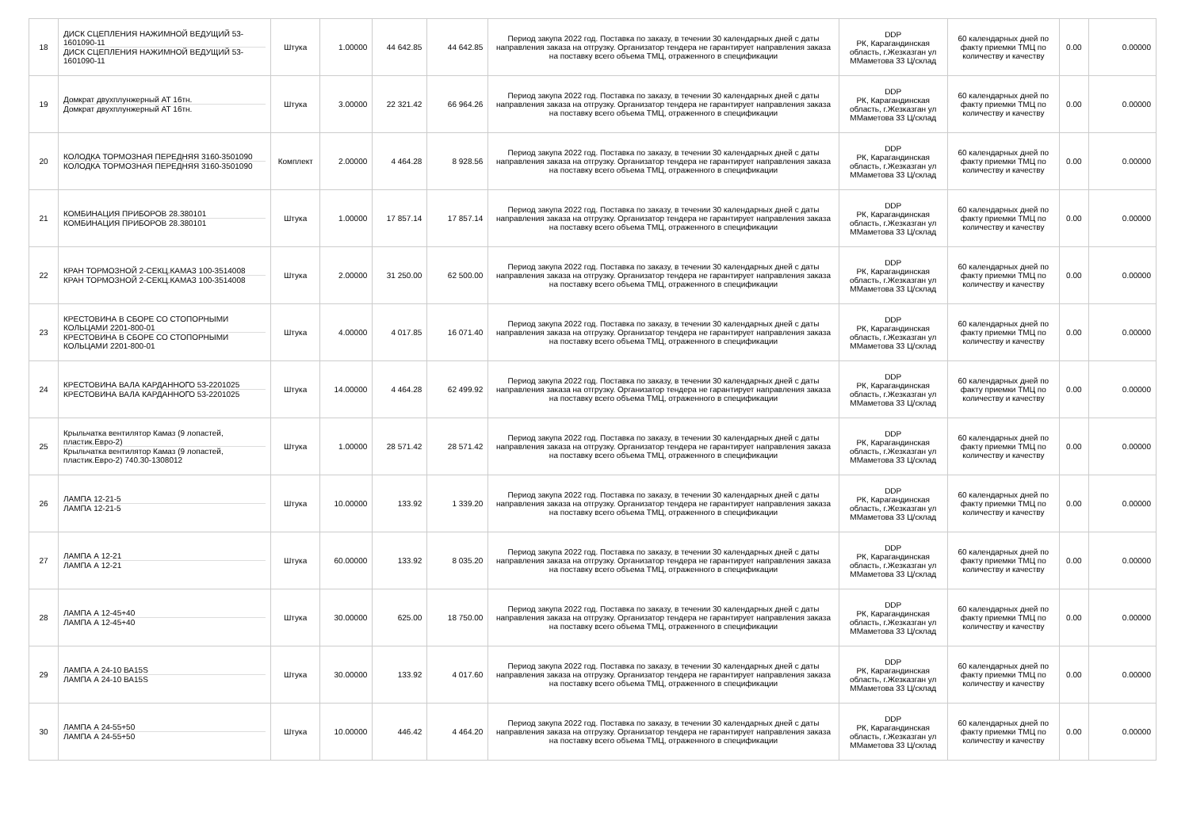| 18 | ДИСК СЦЕПЛЕНИЯ НАЖИМНОЙ ВЕДУЩИЙ 53-1601090-11 ДИСК СЦЕПЛЕНИЯ НАЖИМНОЙ ВЕДУЩИЙ 53-1601090-11 | Штука | 1.00000 | 44 642.85 | 44 642.85 | Период закупа 2022 год. Поставка по заказу, в течении 30 календарных дней с даты направления заказа на отгрузку. Организатор тендера не гарантирует направления заказа на поставку всего объема ТМЦ, отраженного в спецификации | DDP РК, Карагандинская область, г.Жезказган ул ММаметова 33 Ц/склад | 60 календарных дней по факту приемки ТМЦ по количеству и качеству | 0.00 | 0.00000 |
| 19 | Домкрат двухплунжерный АТ 16тн. Домкрат двухплунжерный АТ 16тн. | Штука | 3.00000 | 22 321.42 | 66 964.26 | Период закупа 2022 год. Поставка по заказу, в течении 30 календарных дней с даты направления заказа на отгрузку. Организатор тендера не гарантирует направления заказа на поставку всего объема ТМЦ, отраженного в спецификации | DDP РК, Карагандинская область, г.Жезказган ул ММаметова 33 Ц/склад | 60 календарных дней по факту приемки ТМЦ по количеству и качеству | 0.00 | 0.00000 |
| 20 | КОЛОДКА ТОРМОЗНАЯ ПЕРЕДНЯЯ 3160-3501090 КОЛОДКА ТОРМОЗНАЯ ПЕРЕДНЯЯ 3160-3501090 | Комплект | 2.00000 | 4 464.28 | 8 928.56 | Период закупа 2022 год. Поставка по заказу, в течении 30 календарных дней с даты направления заказа на отгрузку. Организатор тендера не гарантирует направления заказа на поставку всего объема ТМЦ, отраженного в спецификации | DDP РК, Карагандинская область, г.Жезказган ул ММаметова 33 Ц/склад | 60 календарных дней по факту приемки ТМЦ по количеству и качеству | 0.00 | 0.00000 |
| 21 | КОМБИНАЦИЯ ПРИБОРОВ 28.380101 КОМБИНАЦИЯ ПРИБОРОВ 28.380101 | Штука | 1.00000 | 17 857.14 | 17 857.14 | Период закупа 2022 год. Поставка по заказу, в течении 30 календарных дней с даты направления заказа на отгрузку. Организатор тендера не гарантирует направления заказа на поставку всего объема ТМЦ, отраженного в спецификации | DDP РК, Карагандинская область, г.Жезказган ул ММаметова 33 Ц/склад | 60 календарных дней по факту приемки ТМЦ по количеству и качеству | 0.00 | 0.00000 |
| 22 | КРАН ТОРМОЗНОЙ 2-СЕКЦ.КАМАЗ 100-3514008 КРАН ТОРМОЗНОЙ 2-СЕКЦ.КАМАЗ 100-3514008 | Штука | 2.00000 | 31 250.00 | 62 500.00 | Период закупа 2022 год. Поставка по заказу, в течении 30 календарных дней с даты направления заказа на отгрузку. Организатор тендера не гарантирует направления заказа на поставку всего объема ТМЦ, отраженного в спецификации | DDP РК, Карагандинская область, г.Жезказган ул ММаметова 33 Ц/склад | 60 календарных дней по факту приемки ТМЦ по количеству и качеству | 0.00 | 0.00000 |
| 23 | КРЕСТОВИНА В СБОРЕ СО СТОПОРНЫМИ КОЛЬЦАМИ 2201-800-01 КРЕСТОВИНА В СБОРЕ СО СТОПОРНЫМИ КОЛЬЦАМИ 2201-800-01 | Штука | 4.00000 | 4 017.85 | 16 071.40 | Период закупа 2022 год. Поставка по заказу, в течении 30 календарных дней с даты направления заказа на отгрузку. Организатор тендера не гарантирует направления заказа на поставку всего объема ТМЦ, отраженного в спецификации | DDP РК, Карагандинская область, г.Жезказган ул ММаметова 33 Ц/склад | 60 календарных дней по факту приемки ТМЦ по количеству и качеству | 0.00 | 0.00000 |
| 24 | КРЕСТОВИНА ВАЛА КАРДАННОГО 53-2201025 КРЕСТОВИНА ВАЛА КАРДАННОГО 53-2201025 | Штука | 14.00000 | 4 464.28 | 62 499.92 | Период закупа 2022 год. Поставка по заказу, в течении 30 календарных дней с даты направления заказа на отгрузку. Организатор тендера не гарантирует направления заказа на поставку всего объема ТМЦ, отраженного в спецификации | DDP РК, Карагандинская область, г.Жезказган ул ММаметова 33 Ц/склад | 60 календарных дней по факту приемки ТМЦ по количеству и качеству | 0.00 | 0.00000 |
| 25 | Крыльчатка вентилятор Камаз (9 лопастей, пластик.Евро-2) Крыльчатка вентилятор Камаз (9 лопастей, пластик.Евро-2) 740.30-1308012 | Штука | 1.00000 | 28 571.42 | 28 571.42 | Период закупа 2022 год. Поставка по заказу, в течении 30 календарных дней с даты направления заказа на отгрузку. Организатор тендера не гарантирует направления заказа на поставку всего объема ТМЦ, отраженного в спецификации | DDP РК, Карагандинская область, г.Жезказган ул ММаметова 33 Ц/склад | 60 календарных дней по факту приемки ТМЦ по количеству и качеству | 0.00 | 0.00000 |
| 26 | ЛАМПА 12-21-5 ЛАМПА 12-21-5 | Штука | 10.00000 | 133.92 | 1 339.20 | Период закупа 2022 год. Поставка по заказу, в течении 30 календарных дней с даты направления заказа на отгрузку. Организатор тендера не гарантирует направления заказа на поставку всего объема ТМЦ, отраженного в спецификации | DDP РК, Карагандинская область, г.Жезказган ул ММаметова 33 Ц/склад | 60 календарных дней по факту приемки ТМЦ по количеству и качеству | 0.00 | 0.00000 |
| 27 | ЛАМПА А 12-21 ЛАМПА А 12-21 | Штука | 60.00000 | 133.92 | 8 035.20 | Период закупа 2022 год. Поставка по заказу, в течении 30 календарных дней с даты направления заказа на отгрузку. Организатор тендера не гарантирует направления заказа на поставку всего объема ТМЦ, отраженного в спецификации | DDP РК, Карагандинская область, г.Жезказган ул ММаметова 33 Ц/склад | 60 календарных дней по факту приемки ТМЦ по количеству и качеству | 0.00 | 0.00000 |
| 28 | ЛАМПА А 12-45+40 ЛАМПА А 12-45+40 | Штука | 30.00000 | 625.00 | 18 750.00 | Период закупа 2022 год. Поставка по заказу, в течении 30 календарных дней с даты направления заказа на отгрузку. Организатор тендера не гарантирует направления заказа на поставку всего объема ТМЦ, отраженного в спецификации | DDP РК, Карагандинская область, г.Жезказган ул ММаметова 33 Ц/склад | 60 календарных дней по факту приемки ТМЦ по количеству и качеству | 0.00 | 0.00000 |
| 29 | ЛАМПА А 24-10 ВА15S ЛАМПА А 24-10 ВА15S | Штука | 30.00000 | 133.92 | 4 017.60 | Период закупа 2022 год. Поставка по заказу, в течении 30 календарных дней с даты направления заказа на отгрузку. Организатор тендера не гарантирует направления заказа на поставку всего объема ТМЦ, отраженного в спецификации | DDP РК, Карагандинская область, г.Жезказган ул ММаметова 33 Ц/склад | 60 календарных дней по факту приемки ТМЦ по количеству и качеству | 0.00 | 0.00000 |
| 30 | ЛАМПА А 24-55+50 ЛАМПА А 24-55+50 | Штука | 10.00000 | 446.42 | 4 464.20 | Период закупа 2022 год. Поставка по заказу, в течении 30 календарных дней с даты направления заказа на отгрузку. Организатор тендера не гарантирует направления заказа на поставку всего объема ТМЦ, отраженного в спецификации | DDP РК, Карагандинская область, г.Жезказган ул ММаметова 33 Ц/склад | 60 календарных дней по факту приемки ТМЦ по количеству и качеству | 0.00 | 0.00000 |